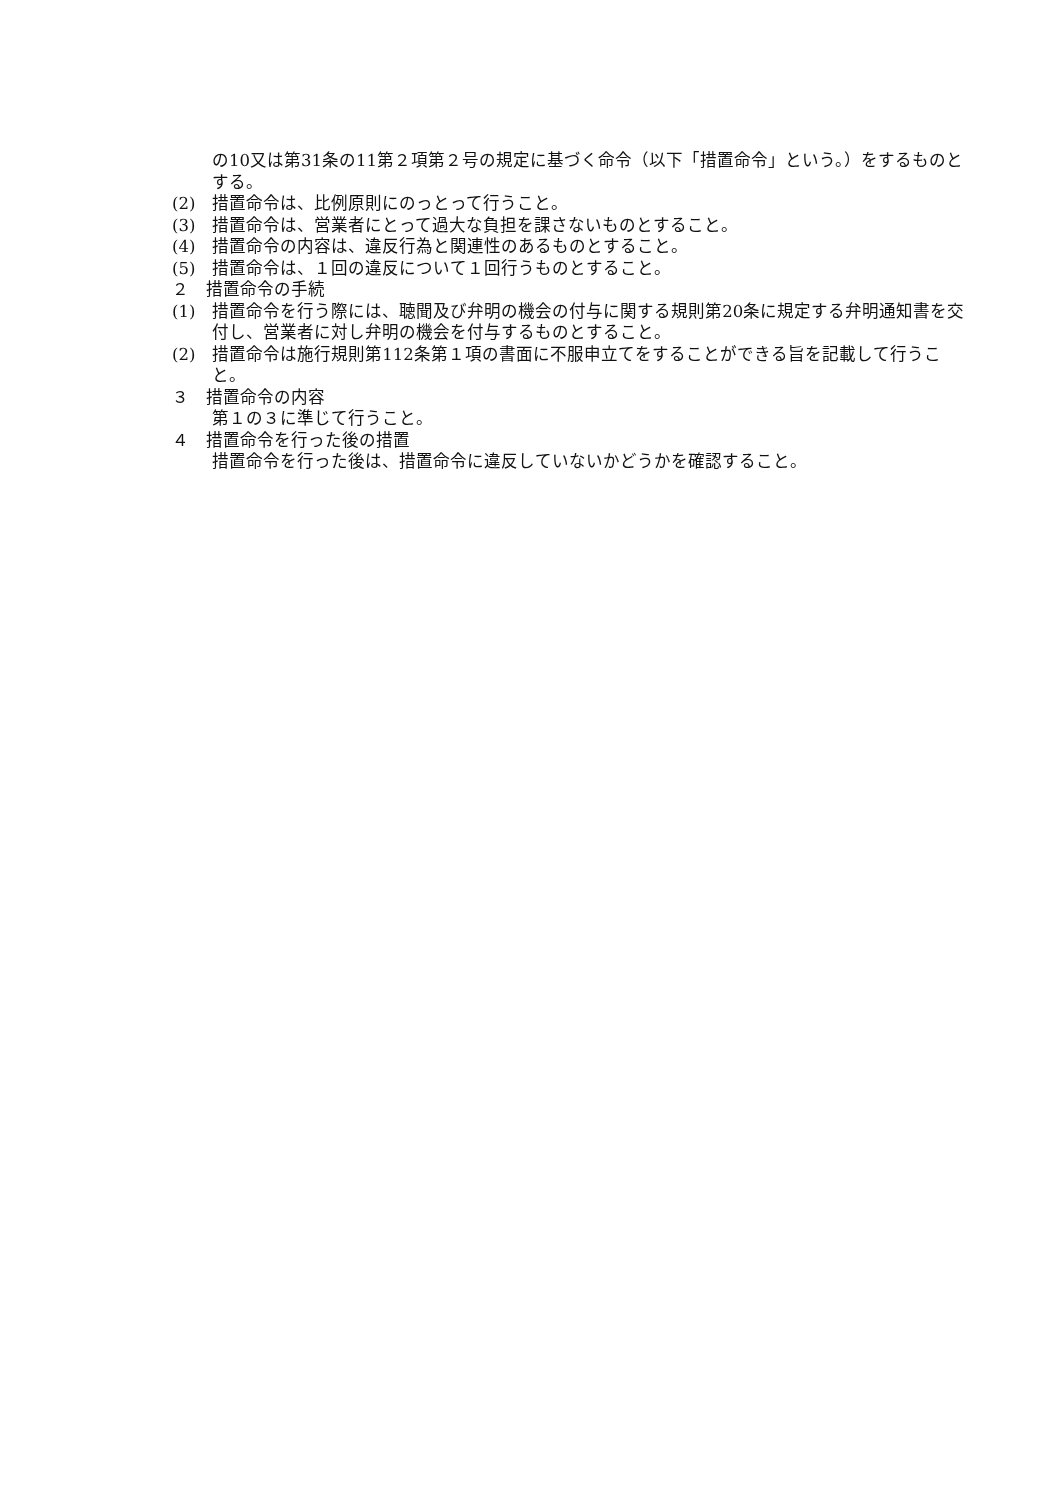の10又は第31条の11第２項第２号の規定に基づく命令（以下「措置命令」という。）をするものとする。
(2)　措置命令は、比例原則にのっとって行うこと。
(3)　措置命令は、営業者にとって過大な負担を課さないものとすること。
(4)　措置命令の内容は、違反行為と関連性のあるものとすること。
(5)　措置命令は、１回の違反について１回行うものとすること。
２　措置命令の手続
(1)　措置命令を行う際には、聴聞及び弁明の機会の付与に関する規則第20条に規定する弁明通知書を交付し、営業者に対し弁明の機会を付与するものとすること。
(2)　措置命令は施行規則第112条第１項の書面に不服申立てをすることができる旨を記載して行うこと。
３　措置命令の内容
第１の３に準じて行うこと。
４　措置命令を行った後の措置
措置命令を行った後は、措置命令に違反していないかどうかを確認すること。